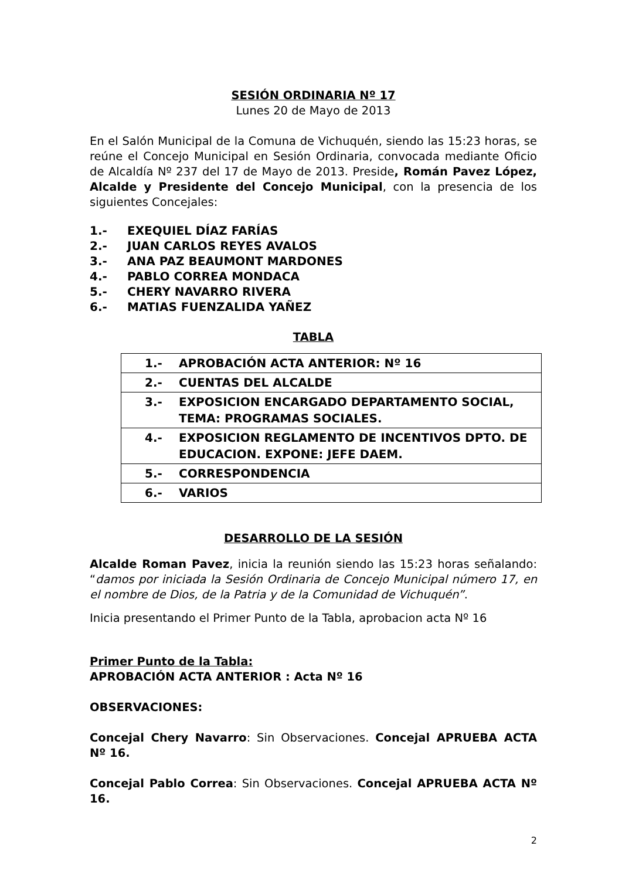SESIÓN ORDINARIA Nº 17
Lunes 20 de Mayo de 2013
En el Salón Municipal de la Comuna de Vichuquén, siendo las 15:23 horas, se reúne el Concejo Municipal en Sesión Ordinaria, convocada mediante Oficio de Alcaldía Nº 237 del 17 de Mayo de 2013. Preside, Román Pavez López, Alcalde y Presidente del Concejo Municipal, con la presencia de los siguientes Concejales:
1.- EXEQUIEL DÍAZ FARÍAS
2.- JUAN CARLOS REYES AVALOS
3.- ANA PAZ BEAUMONT MARDONES
4.- PABLO CORREA MONDACA
5.- CHERY NAVARRO RIVERA
6.- MATIAS FUENZALIDA YAÑEZ
TABLA
| 1.- APROBACIÓN ACTA ANTERIOR: Nº 16 |
| 2.- CUENTAS DEL ALCALDE |
| 3.- EXPOSICION ENCARGADO DEPARTAMENTO SOCIAL, TEMA: PROGRAMAS SOCIALES. |
| 4.- EXPOSICION REGLAMENTO DE INCENTIVOS DPTO. DE EDUCACION. EXPONE: JEFE DAEM. |
| 5.- CORRESPONDENCIA |
| 6.- VARIOS |
DESARROLLO DE LA SESIÓN
Alcalde Roman Pavez, inicia la reunión siendo las 15:23 horas señalando: “damos por iniciada la Sesión Ordinaria de Concejo Municipal número 17, en el nombre de Dios, de la Patria y de la Comunidad de Vichuquén”.
Inicia presentando el Primer Punto de la Tabla, aprobacion acta Nº 16
Primer Punto de la Tabla:
APROBACIÓN ACTA ANTERIOR : Acta Nº 16
OBSERVACIONES:
Concejal Chery Navarro: Sin Observaciones. Concejal APRUEBA ACTA Nº 16.
Concejal Pablo Correa: Sin Observaciones. Concejal APRUEBA ACTA Nº 16.
2